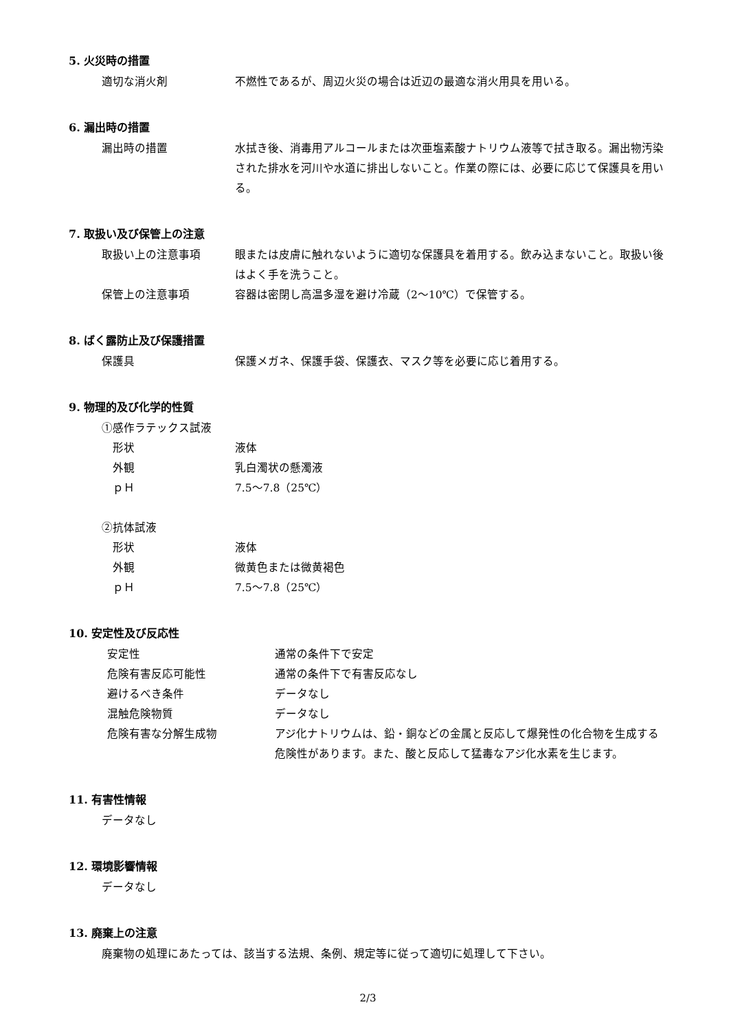5. 火災時の措置
適切な消火剤 不燃性であるが、周辺火災の場合は近辺の最適な消火用具を用いる。
6. 漏出時の措置
漏出時の措置 水拭き後、消毒用アルコールまたは次亜塩素酸ナトリウム液等で拭き取る。漏出物汚染された排水を河川や水道に排出しないこと。作業の際には、必要に応じて保護具を用いる。
7. 取扱い及び保管上の注意
取扱い上の注意事項 眼または皮膚に触れないように適切な保護具を着用する。飲み込まないこと。取扱い後はよく手を洗うこと。
保管上の注意事項 容器は密閉し高温多湿を避け冷蔵（2～10℃）で保管する。
8. ばく露防止及び保護措置
保護具 保護メガネ、保護手袋、保護衣、マスク等を必要に応じ着用する。
9. 物理的及び化学的性質
①感作ラテックス試液
形状 液体
外観 乳白濁状の懸濁液
ｐＨ 7.5～7.8（25℃）
②抗体試液
形状 液体
外観 微黄色または微黄褐色
ｐＨ 7.5～7.8（25℃）
10. 安定性及び反応性
安定性 通常の条件下で安定
危険有害反応可能性 通常の条件下で有害反応なし
避けるべき条件 データなし
混触危険物質 データなし
危険有害な分解生成物 アジ化ナトリウムは、鉛・銅などの金属と反応して爆発性の化合物を生成する危険性があります。また、酸と反応して猛毒なアジ化水素を生じます。
11. 有害性情報
データなし
12. 環境影響情報
データなし
13. 廃棄上の注意
廃棄物の処理にあたっては、該当する法規、条例、規定等に従って適切に処理して下さい。
2/3